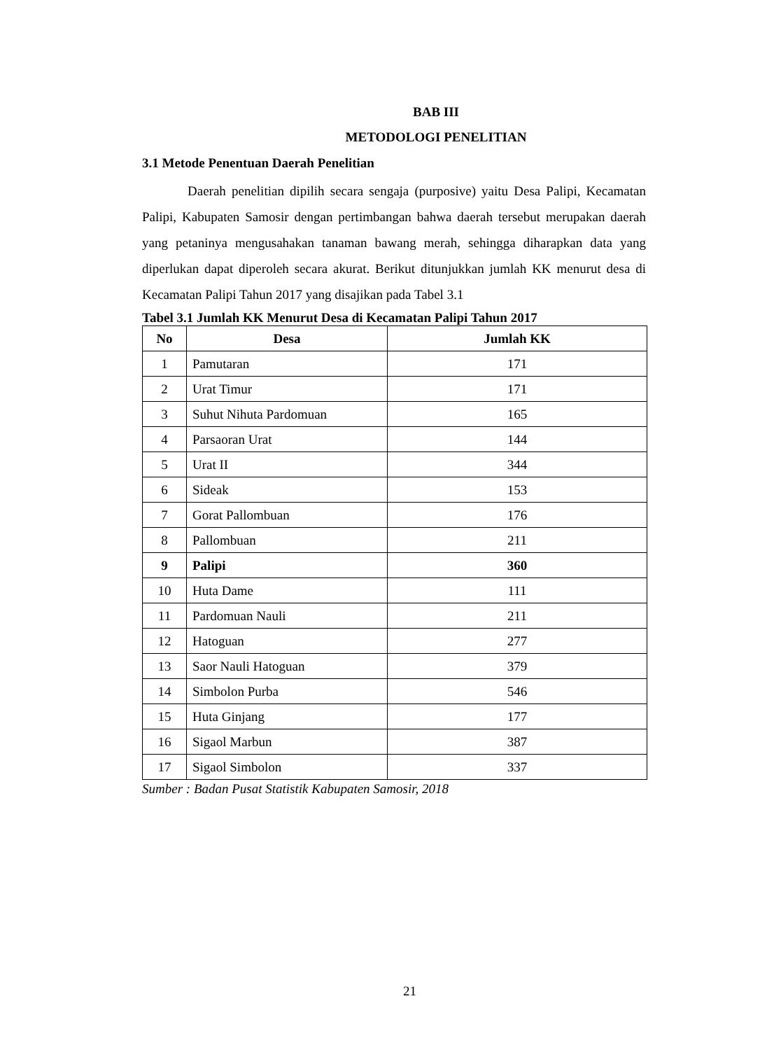BAB III
METODOLOGI PENELITIAN
3.1 Metode Penentuan Daerah Penelitian
Daerah penelitian dipilih secara sengaja (purposive) yaitu Desa Palipi, Kecamatan Palipi, Kabupaten Samosir dengan pertimbangan bahwa daerah tersebut merupakan daerah yang petaninya mengusahakan tanaman bawang merah, sehingga diharapkan data yang diperlukan dapat diperoleh secara akurat. Berikut ditunjukkan jumlah KK menurut desa di Kecamatan Palipi Tahun 2017 yang disajikan pada Tabel 3.1
Tabel 3.1 Jumlah KK Menurut Desa di Kecamatan Palipi Tahun 2017
| No | Desa | Jumlah KK |
| --- | --- | --- |
| 1 | Pamutaran | 171 |
| 2 | Urat Timur | 171 |
| 3 | Suhut Nihuta Pardomuan | 165 |
| 4 | Parsaoran Urat | 144 |
| 5 | Urat II | 344 |
| 6 | Sideak | 153 |
| 7 | Gorat Pallombuan | 176 |
| 8 | Pallombuan | 211 |
| 9 | Palipi | 360 |
| 10 | Huta Dame | 111 |
| 11 | Pardomuan Nauli | 211 |
| 12 | Hatoguan | 277 |
| 13 | Saor Nauli Hatoguan | 379 |
| 14 | Simbolon Purba | 546 |
| 15 | Huta Ginjang | 177 |
| 16 | Sigaol Marbun | 387 |
| 17 | Sigaol Simbolon | 337 |
Sumber : Badan Pusat Statistik Kabupaten Samosir, 2018
21